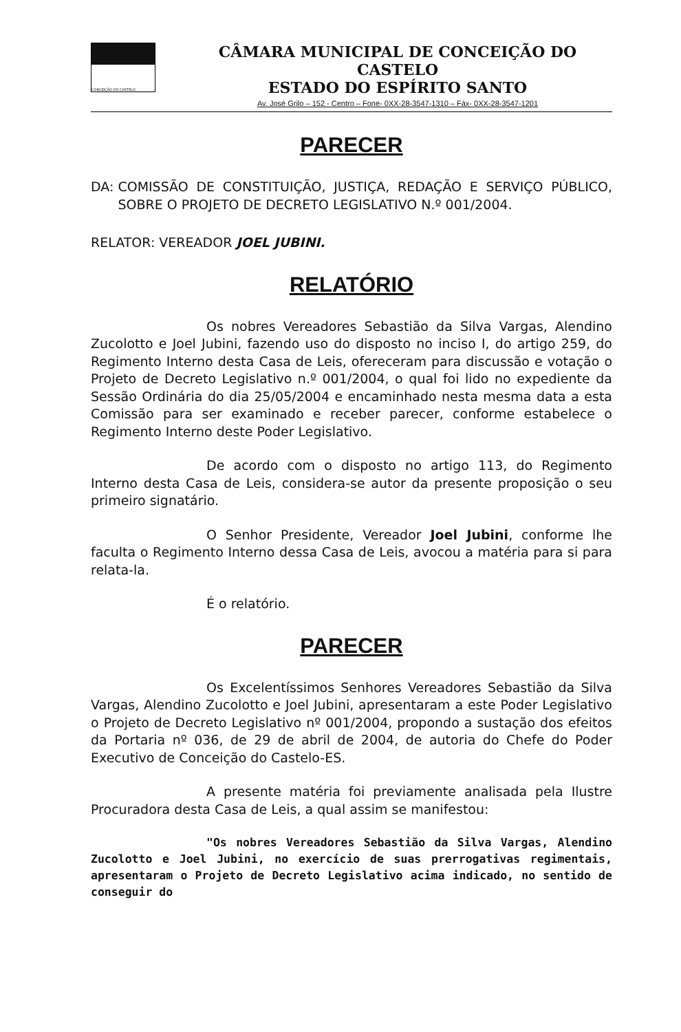CONCEIÇÃO DO CASTELO
CÂMARA MUNICIPAL DE CONCEIÇÃO DO CASTELO
ESTADO DO ESPÍRITO SANTO
Av. José Grilo – 152 - Centro – Fone- 0XX-28-3547-1310 – Fáx- 0XX-28-3547-1201
PARECER
DA:
COMISSÃO DE CONSTITUIÇÃO, JUSTIÇA, REDAÇÃO E SERVIÇO PÚBLICO, SOBRE O PROJETO DE DECRETO LEGISLATIVO N.º 001/2004.
RELATOR: VEREADOR JOEL JUBINI.
RELATÓRIO
Os nobres Vereadores Sebastião da Silva Vargas, Alendino Zucolotto e Joel Jubini, fazendo uso do disposto no inciso I, do artigo 259, do Regimento Interno desta Casa de Leis, ofereceram para discussão e votação o Projeto de Decreto Legislativo n.º 001/2004, o qual foi lido no expediente da Sessão Ordinária do dia 25/05/2004 e encaminhado nesta mesma data a esta Comissão para ser examinado e receber parecer, conforme estabelece o Regimento Interno deste Poder Legislativo.
De acordo com o disposto no artigo 113, do Regimento Interno desta Casa de Leis, considera-se autor da presente proposição o seu primeiro signatário.
O Senhor Presidente, Vereador Joel Jubini, conforme lhe faculta o Regimento Interno dessa Casa de Leis, avocou a matéria para si para relata-la.
É o relatório.
PARECER
Os Excelentíssimos Senhores Vereadores Sebastião da Silva Vargas, Alendino Zucolotto e Joel Jubini, apresentaram a este Poder Legislativo o Projeto de Decreto Legislativo nº 001/2004, propondo a sustação dos efeitos da Portaria nº 036, de 29 de abril de 2004, de autoria do Chefe do Poder Executivo de Conceição do Castelo-ES.
A presente matéria foi previamente analisada pela Ilustre Procuradora desta Casa de Leis, a qual assim se manifestou:
"Os nobres Vereadores Sebastião da Silva Vargas, Alendino Zucolotto e Joel Jubini, no exercício de suas prerrogativas regimentais, apresentaram o Projeto de Decreto Legislativo acima indicado, no sentido de conseguir do